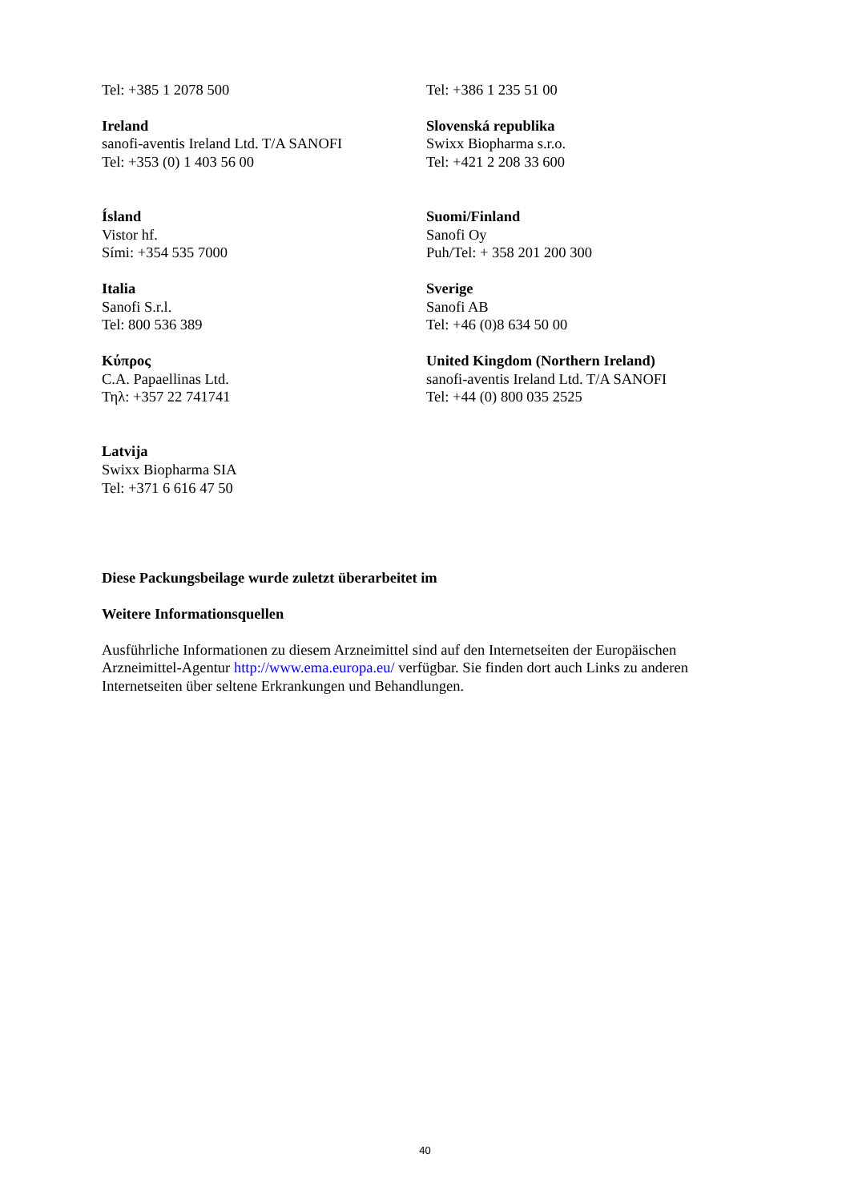Tel: +385 1 2078 500 Tel: +386 1 235 51 00
Ireland
sanofi-aventis Ireland Ltd. T/A SANOFI
Tel: +353 (0) 1 403 56 00
Slovenská republika
Swixx Biopharma s.r.o.
Tel: +421 2 208 33 600
Ísland
Vistor hf.
Sími: +354 535 7000
Suomi/Finland
Sanofi Oy
Puh/Tel: + 358 201 200 300
Italia
Sanofi S.r.l.
Tel: 800 536 389
Sverige
Sanofi AB
Tel: +46 (0)8 634 50 00
Κύπρος
C.A. Papaellinas Ltd.
Τηλ: +357 22 741741
United Kingdom (Northern Ireland)
sanofi-aventis Ireland Ltd. T/A SANOFI
Tel: +44 (0) 800 035 2525
Latvija
Swixx Biopharma SIA
Tel: +371 6 616 47 50
Diese Packungsbeilage wurde zuletzt überarbeitet im
Weitere Informationsquellen
Ausführliche Informationen zu diesem Arzneimittel sind auf den Internetseiten der Europäischen Arzneimittel-Agentur http://www.ema.europa.eu/ verfügbar. Sie finden dort auch Links zu anderen Internetseiten über seltene Erkrankungen und Behandlungen.
40